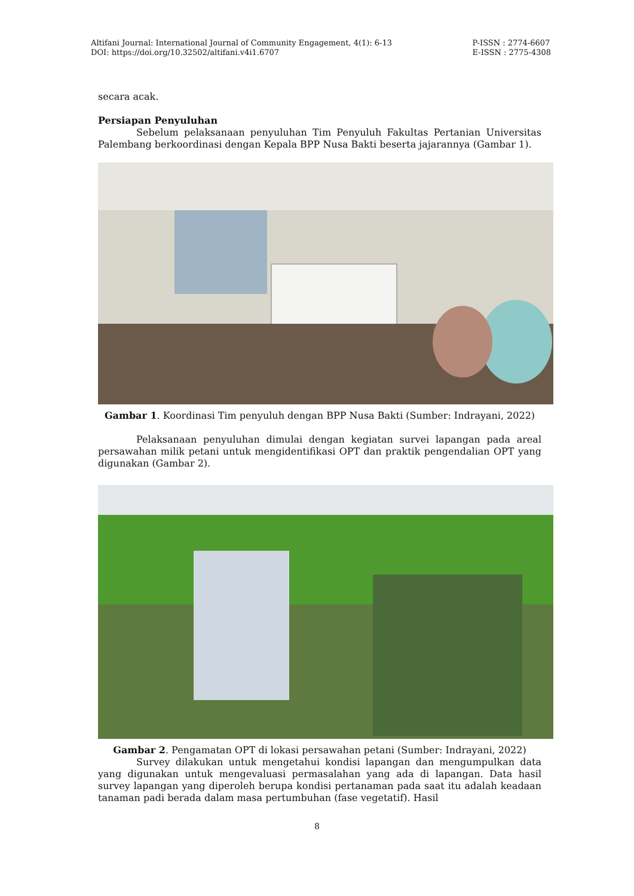Altifani Journal: International Journal of Community Engagement, 4(1): 6-13
DOI: https://doi.org/10.32502/altifani.v4i1.6707
P-ISSN : 2774-6607
E-ISSN : 2775-4308
secara acak.
Persiapan Penyuluhan
Sebelum pelaksanaan penyuluhan Tim Penyuluh Fakultas Pertanian Universitas Palembang berkoordinasi dengan Kepala BPP Nusa Bakti beserta jajarannya (Gambar 1).
Gambar 1. Koordinasi Tim penyuluh dengan BPP Nusa Bakti (Sumber: Indrayani, 2022)
Pelaksanaan penyuluhan dimulai dengan kegiatan survei lapangan pada areal persawahan milik petani untuk mengidentifikasi OPT dan praktik pengendalian OPT yang digunakan (Gambar 2).
Gambar 2. Pengamatan OPT di lokasi persawahan petani (Sumber: Indrayani, 2022)
Survey dilakukan untuk mengetahui kondisi lapangan dan mengumpulkan data yang digunakan untuk mengevaluasi permasalahan yang ada di lapangan. Data hasil survey lapangan yang diperoleh berupa kondisi pertanaman pada saat itu adalah keadaan tanaman padi berada dalam masa pertumbuhan (fase vegetatif). Hasil
8